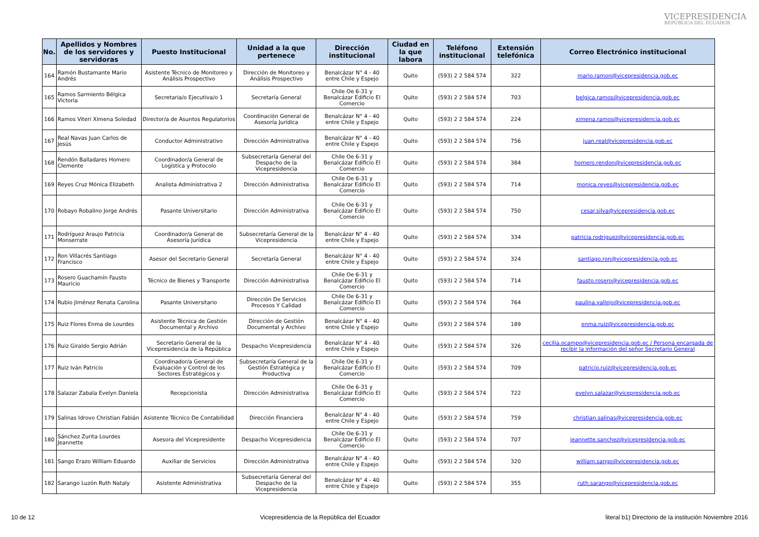VICEPRESIDENCIA
REPÚBLICA DEL ECUADOR
| No. | Apellidos y Nombres de los servidores y servidoras | Puesto Institucional | Unidad a la que pertenece | Dirección institucional | Ciudad en la que labora | Teléfono institucional | Extensión telefónica | Correo Electrónico institucional |
| --- | --- | --- | --- | --- | --- | --- | --- | --- |
| 164 | Ramón Bustamante Mario Andrés | Asistente Técnico de Monitoreo y Análisis Prospectivo | Dirección de Monitoreo y Análisis Prospectivo | Benalcázar N° 4 - 40 entre Chile y Espejo | Quito | (593) 2 2 584 574 | 322 | mario.ramon@vicepresidencia.gob.ec |
| 165 | Ramos Sarmiento Bélgica Victoria | Secretaria/o Ejecutiva/o 1 | Secretaría General | Chile Oe 6-31 y Benalcázar Edificio El Comercio | Quito | (593) 2 2 584 574 | 703 | belgica.ramos@vicepresidencia.gob.ec |
| 166 | Ramos Viteri Ximena Soledad | Director/a de Asuntos Regulatorios | Coordinación General de Asesoría Jurídica | Benalcázar N° 4 - 40 entre Chile y Espejo | Quito | (593) 2 2 584 574 | 224 | ximena.ramos@vicepresidencia.gob.ec |
| 167 | Real Navas Juan Carlos de Jesús | Conductor Administrativo | Dirección Administrativa | Benalcázar N° 4 - 40 entre Chile y Espejo | Quito | (593) 2 2 584 574 | 756 | juan.real@vicepresidencia.gob.ec |
| 168 | Rendón Balladares Homero Clemente | Coordinador/a General de Logística y Protocolo | Subsecretaría General del Despacho de la Vicepresidencia | Chile Oe 6-31 y Benalcázar Edificio El Comercio | Quito | (593) 2 2 584 574 | 384 | homero.rendon@vicepresidencia.gob.ec |
| 169 | Reyes Cruz Mónica Elizabeth | Analista Administrativa 2 | Dirección Administrativa | Chile Oe 6-31 y Benalcázar Edificio El Comercio | Quito | (593) 2 2 584 574 | 714 | monica.reyes@vicepresidencia.gob.ec |
| 170 | Robayo Robalino Jorge Andrés | Pasante Universitario | Dirección Administrativa | Chile Oe 6-31 y Benalcázar Edificio El Comercio | Quito | (593) 2 2 584 574 | 750 | cesar.silva@vicepresidencia.gob.ec |
| 171 | Rodríguez Araujo Patricia Monserrate | Coordinador/a General de Asesoría Jurídica | Subsecretaría General de la Vicepresidencia | Benalcázar N° 4 - 40 entre Chile y Espejo | Quito | (593) 2 2 584 574 | 334 | patricia.rodriguez@vicepresidencia.gob.ec |
| 172 | Ron Villacrés Santiago Francisco | Asesor del Secretario General | Secretaría General | Benalcázar N° 4 - 40 entre Chile y Espejo | Quito | (593) 2 2 584 574 | 324 | santiago.ron@vicepresidencia.gob.ec |
| 173 | Rosero Guachamín Fausto Mauricio | Técnico de Bienes y Transporte | Dirección Administrativa | Chile Oe 6-31 y Benalcázar Edificio El Comercio | Quito | (593) 2 2 584 574 | 714 | fausto.rosero@vicepresidencia.gob.ec |
| 174 | Rubio Jiménez Renata Carolina | Pasante Universitario | Dirección De Servicios Procesos Y Calidad | Chile Oe 6-31 y Benalcázar Edificio El Comercio | Quito | (593) 2 2 584 574 | 764 | paulina.vallejo@vicepresidencia.gob.ec |
| 175 | Ruiz Flores Enma de Lourdes | Asistente Técnica de Gestión Documental y Archivo | Dirección de Gestión Documental y Archivo | Benalcázar N° 4 - 40 entre Chile y Espejo | Quito | (593) 2 2 584 574 | 189 | enma.ruiz@vicepresidencia.gob.ec |
| 176 | Ruiz Giraldo Sergio Adrián | Secretario General de la Vicepresidencia de la República | Despacho Vicepresidencia | Benalcázar N° 4 - 40 entre Chile y Espejo | Quito | (593) 2 2 584 574 | 326 | cecilia.ocampo@vicepresidencia.gob.ec / Persona encargada de recibir la información del señor Secretario General |
| 177 | Ruiz Iván Patricio | Coordinador/a General de Evaluación y Control de los Sectores Estratégicos y | Subsecretaría General de la Gestión Estratégica y Productiva | Chile Oe 6-31 y Benalcázar Edificio El Comercio | Quito | (593) 2 2 584 574 | 709 | patricio.ruiz@vicepresidencia.gob.ec |
| 178 | Salazar Zabala Evelyn Daniela | Recepcionista | Dirección Administrativa | Chile Oe 6-31 y Benalcázar Edificio El Comercio | Quito | (593) 2 2 584 574 | 722 | evelyn.salazar@vicepresidencia.gob.ec |
| 179 | Salinas Idrovo Christian Fabián | Asistente Técnico De Contabilidad | Dirección Financiera | Benalcázar N° 4 - 40 entre Chile y Espejo | Quito | (593) 2 2 584 574 | 759 | christian.salinas@vicepresidencia.gob.ec |
| 180 | Sánchez Zurita Lourdes Jeannette | Asesora del Vicepresidente | Despacho Vicepresidencia | Chile Oe 6-31 y Benalcázar Edificio El Comercio | Quito | (593) 2 2 584 574 | 707 | jeannette.sanchez@vicepresidencia.gob.ec |
| 181 | Sango Erazo William Eduardo | Auxiliar de Servicios | Dirección Administrativa | Benalcázar N° 4 - 40 entre Chile y Espejo | Quito | (593) 2 2 584 574 | 320 | william.sango@vicepresidencia.gob.ec |
| 182 | Sarango Luzón Ruth Nataly | Asistente Administrativa | Subsecretaría General del Despacho de la Vicepresidencia | Benalcázar N° 4 - 40 entre Chile y Espejo | Quito | (593) 2 2 584 574 | 355 | ruth.sarango@vicepresidencia.gob.ec |
10 de 12 Vicepresidencia de la República del Ecuador literal b1) Directorio de la institución Noviembre 2016